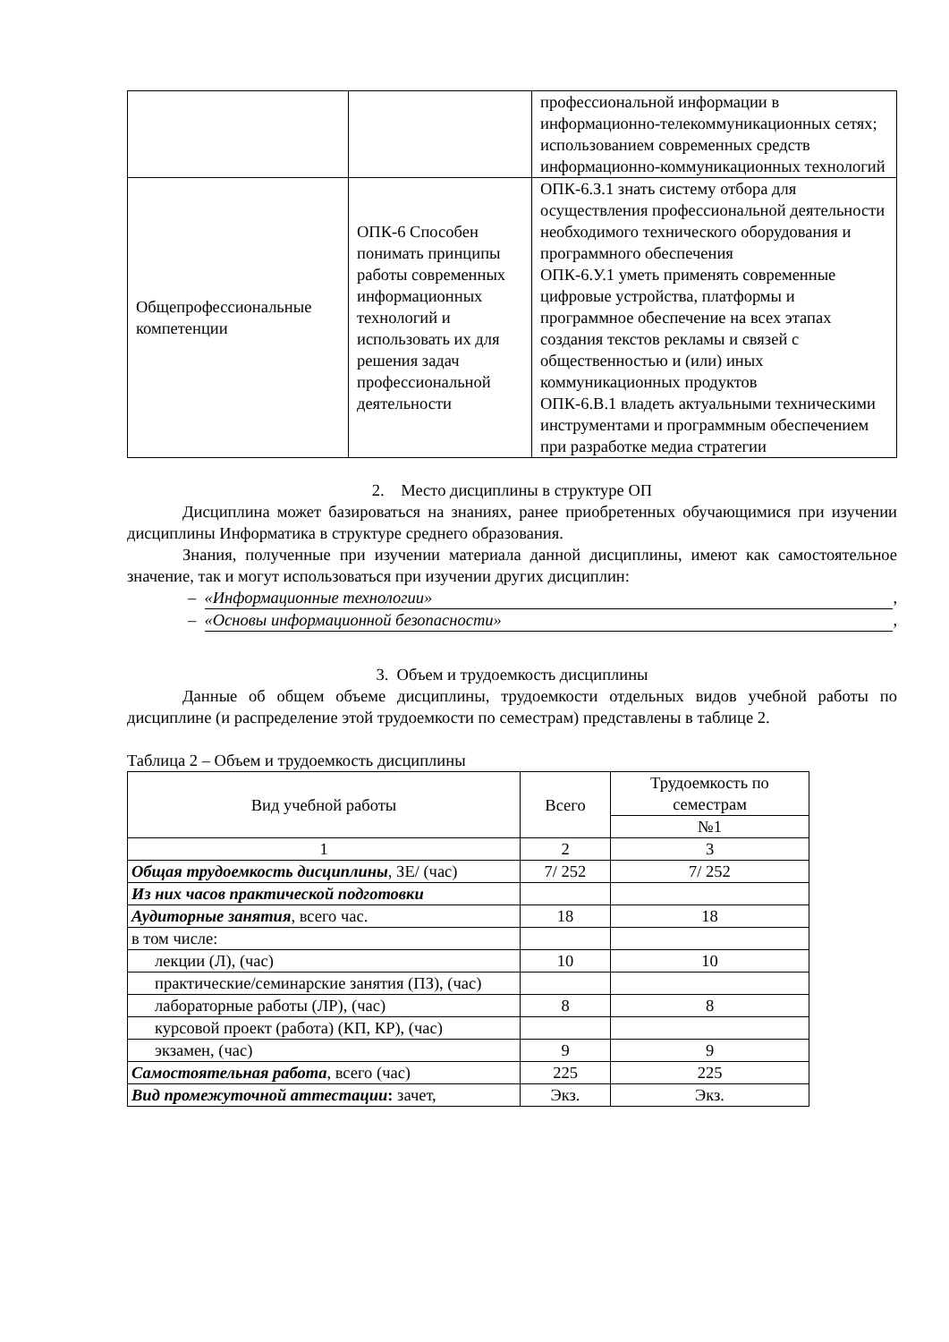| | | профессиональной информации в информационно-телекоммуникационных сетях; использованием современных средств информационно-коммуникационных технологий |
| Общепрофессиональные компетенции | ОПК-6 Способен понимать принципы работы современных информационных технологий и использовать их для решения задач профессиональной деятельности | ОПК-6.З.1 знать систему отбора для осуществления профессиональной деятельности необходимого технического оборудования и программного обеспечения ОПК-6.У.1 уметь применять современные цифровые устройства, платформы и программное обеспечение на всех этапах создания текстов рекламы и связей с общественностью и (или) иных коммуникационных продуктов ОПК-6.В.1 владеть актуальными техническими инструментами и программным обеспечением при разработке медиа стратегии |
2. Место дисциплины в структуре ОП
Дисциплина может базироваться на знаниях, ранее приобретенных обучающимися при изучении дисциплины Информатика в структуре среднего образования.
Знания, полученные при изучении материала данной дисциплины, имеют как самостоятельное значение, так и могут использоваться при изучении других дисциплин:
– «Информационные технологии»,
– «Основы информационной безопасности»,
3. Объем и трудоемкость дисциплины
Данные об общем объеме дисциплины, трудоемкости отдельных видов учебной работы по дисциплине (и распределение этой трудоемкости по семестрам) представлены в таблице 2.
Таблица 2 – Объем и трудоемкость дисциплины
| Вид учебной работы | Всего | Трудоемкость по семестрам |
| | | №1 |
| 1 | 2 | 3 |
| Общая трудоемкость дисциплины , ЗЕ/ (час) | 7/ 252 | 7/ 252 |
| Из них часов практической подготовки | | |
| Аудиторные занятия , всего час. | 18 | 18 |
| в том числе: | | |
| лекции (Л), (час) | 10 | 10 |
| практические/семинарские занятия (ПЗ), (час) | | |
| лабораторные работы (ЛР), (час) | 8 | 8 |
| курсовой проект (работа) (КП, КР), (час) | | |
| экзамен, (час) | 9 | 9 |
| Самостоятельная работа , всего (час) | 225 | 225 |
| Вид промежуточной аттестации : зачет, | Экз. | Экз. |